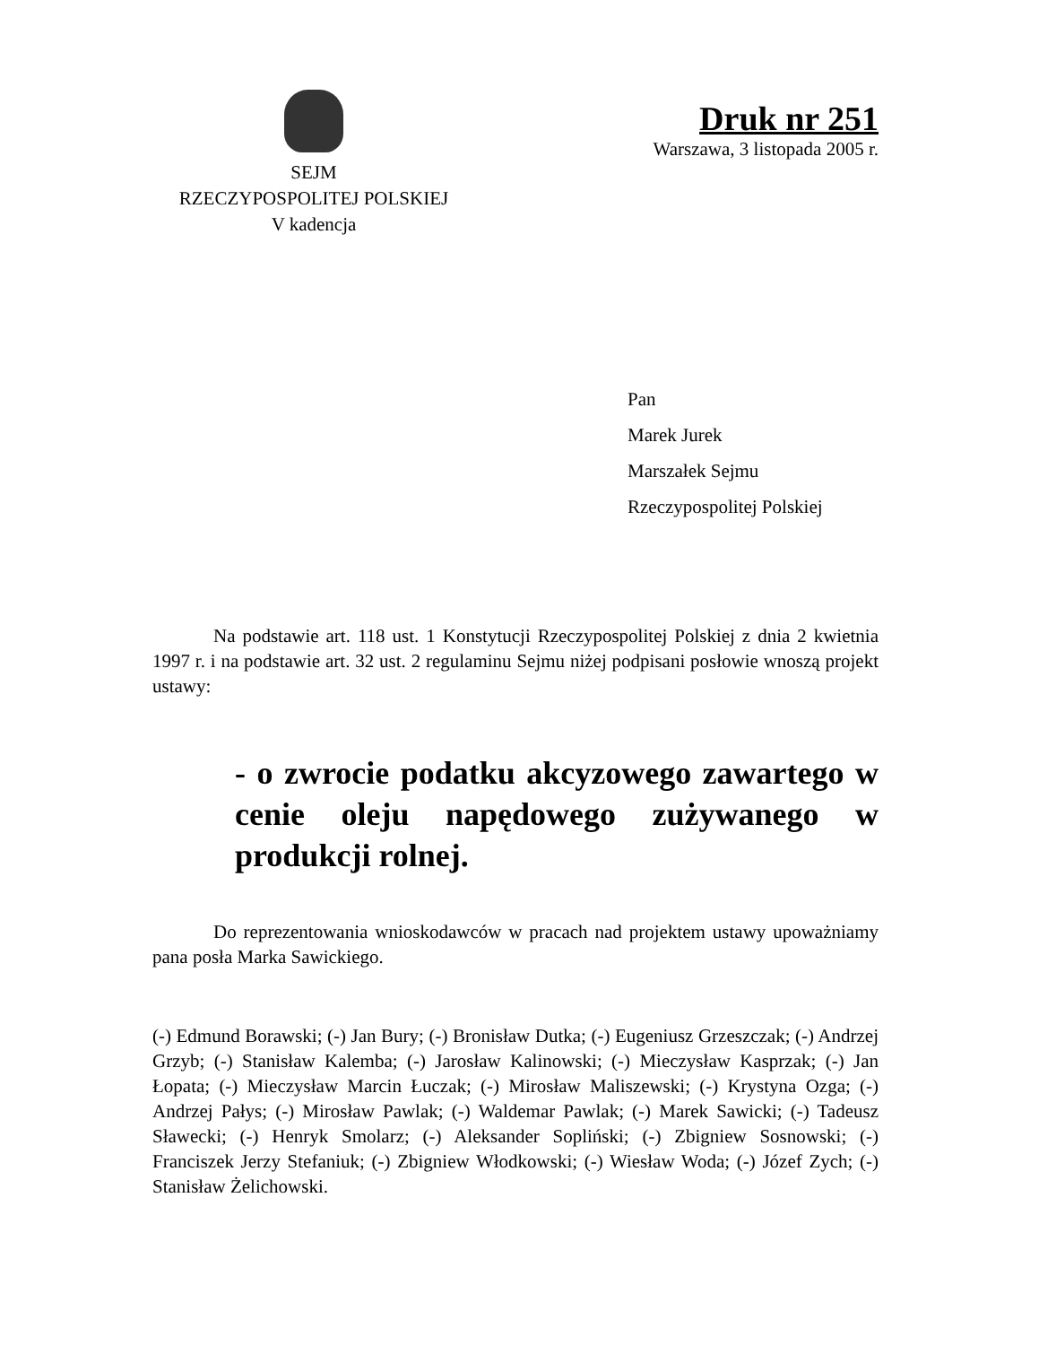SEJM
RZECZYPOSPOLITEJ POLSKIEJ
V kadencja
Druk nr 251
Warszawa, 3 listopada 2005 r.
Pan
Marek Jurek
Marszałek Sejmu
Rzeczypospolitej Polskiej
Na podstawie art. 118 ust. 1 Konstytucji Rzeczypospolitej Polskiej z dnia 2 kwietnia 1997 r. i na podstawie art. 32 ust. 2 regulaminu Sejmu niżej podpisani posłowie wnoszą projekt ustawy:
- o zwrocie podatku akcyzowego zawartego w cenie oleju napędowego zużywanego w produkcji rolnej.
Do reprezentowania wnioskodawców w pracach nad projektem ustawy upoważniamy pana posła Marka Sawickiego.
(-) Edmund Borawski; (-) Jan Bury; (-) Bronisław Dutka; (-) Eugeniusz Grzeszczak; (-) Andrzej Grzyb; (-) Stanisław Kalemba; (-) Jarosław Kalinowski; (-) Mieczysław Kasprzak; (-) Jan Łopata; (-) Mieczysław Marcin Łuczak; (-) Mirosław Maliszewski; (-) Krystyna Ozga; (-) Andrzej Pałys; (-) Mirosław Pawlak; (-) Waldemar Pawlak; (-) Marek Sawicki; (-) Tadeusz Sławecki; (-) Henryk Smolarz; (-) Aleksander Sopliński; (-) Zbigniew Sosnowski; (-) Franciszek Jerzy Stefaniuk; (-) Zbigniew Włodkowski; (-) Wiesław Woda; (-) Józef Zych; (-) Stanisław Żelichowski.